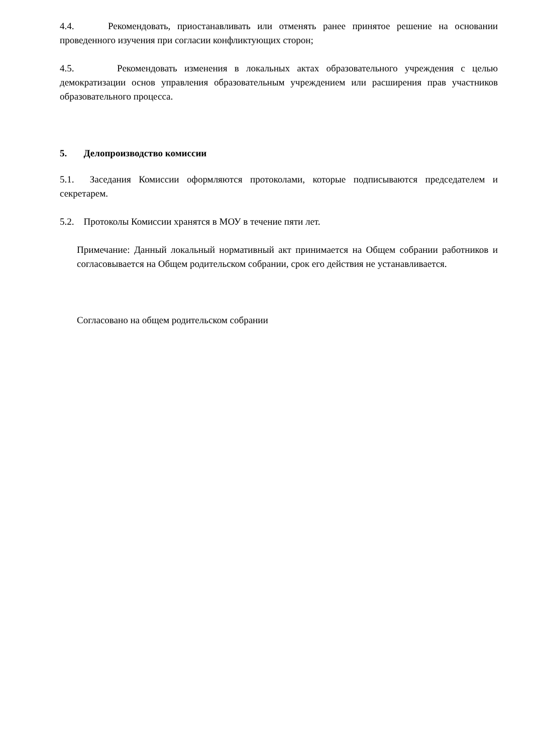4.4. Рекомендовать, приостанавливать или отменять ранее принятое решение на основании проведенного изучения при согласии конфликтующих сторон;
4.5. Рекомендовать изменения в локальных актах образовательного учреждения с целью демократизации основ управления образовательным учреждением или расширения прав участников образовательного процесса.
5. Делопроизводство комиссии
5.1. Заседания Комиссии оформляются протоколами, которые подписываются председателем и секретарем.
5.2. Протоколы Комиссии хранятся в МОУ в течение пяти лет.
Примечание: Данный локальный нормативный акт принимается на Общем собрании работников и согласовывается на Общем родительском собрании, срок его действия не устанавливается.
Согласовано на общем родительском собрании